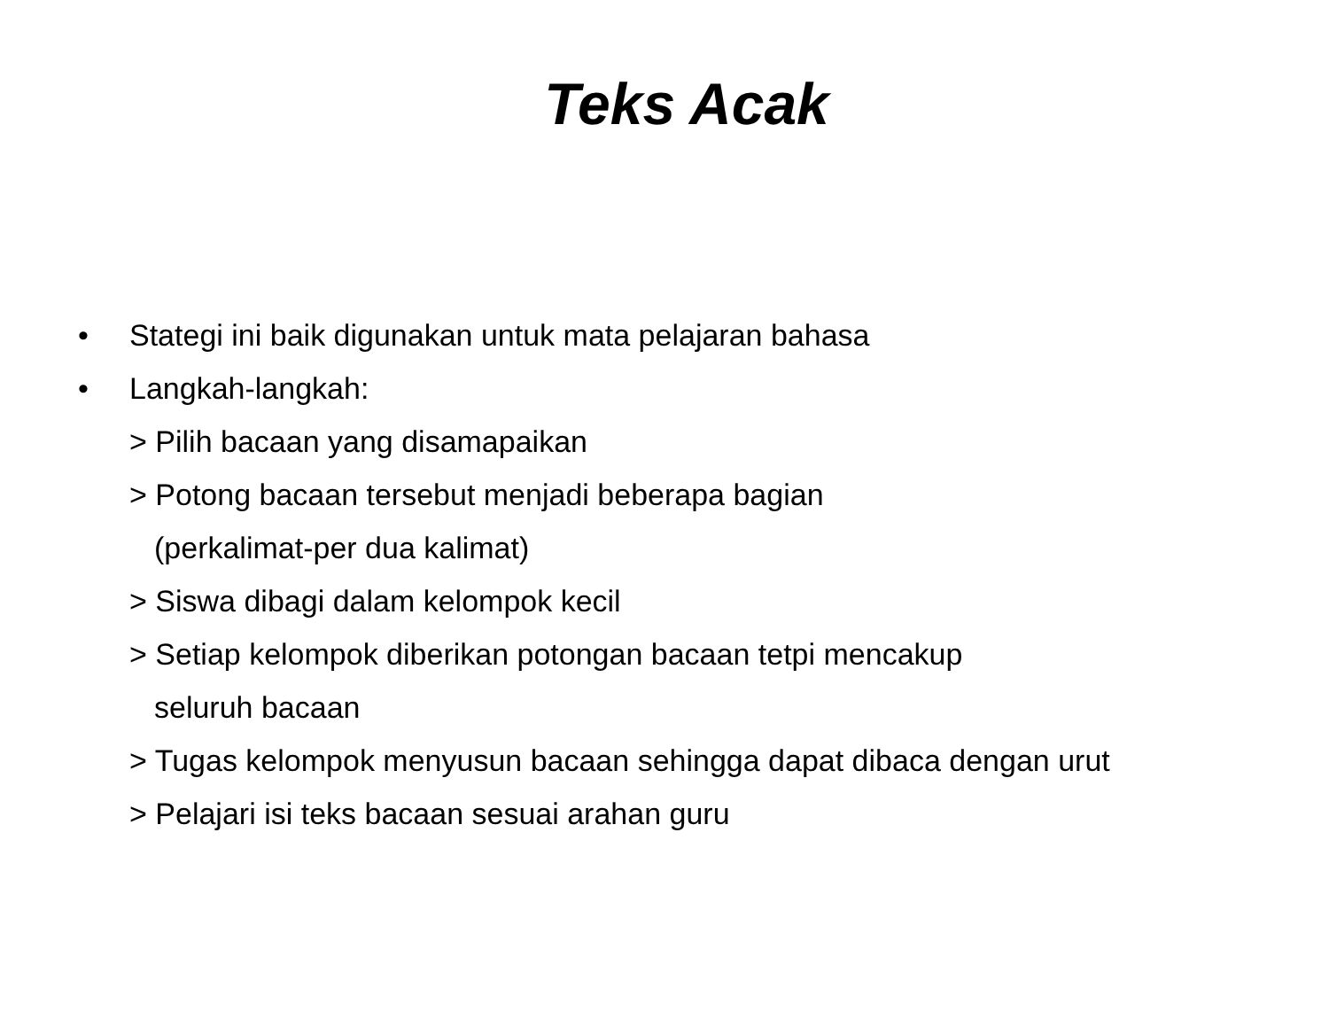Teks Acak
• Stategi ini baik digunakan untuk mata pelajaran bahasa
• Langkah-langkah:
> Pilih bacaan yang disamapaikan
> Potong bacaan tersebut menjadi beberapa bagian
(perkalimat-per dua kalimat)
> Siswa dibagi dalam kelompok kecil
> Setiap kelompok diberikan potongan bacaan tetpi mencakup
seluruh bacaan
> Tugas kelompok menyusun bacaan sehingga dapat dibaca dengan urut
> Pelajari isi teks bacaan sesuai arahan guru